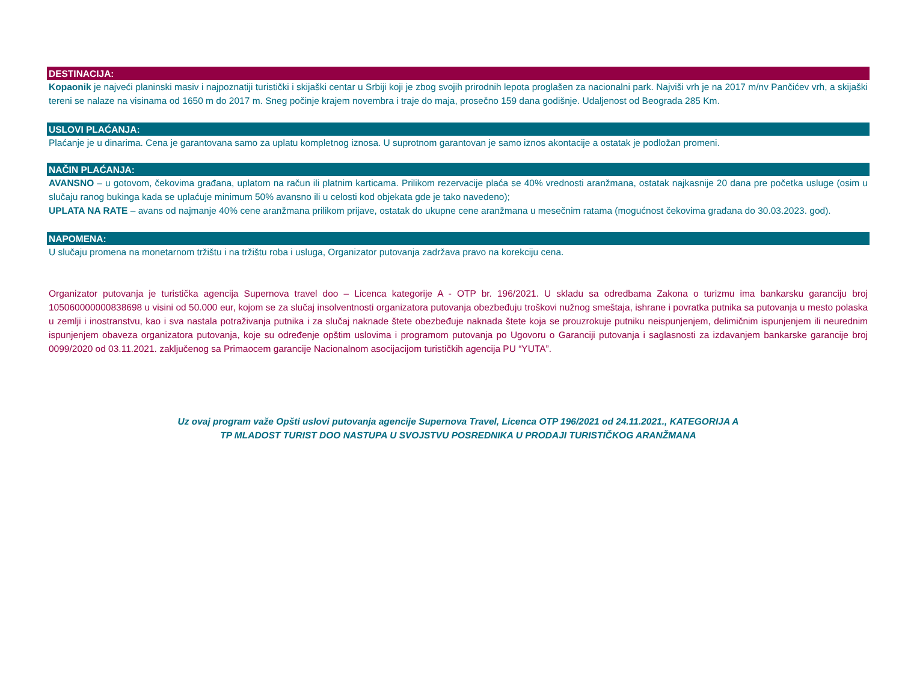DESTINACIJA:
Kopaonik je najveći planinski masiv i najpoznatiji turistički i skijaški centar u Srbiji koji je zbog svojih prirodnih lepota proglašen za nacionalni park. Najviši vrh je na 2017 m/nv Pančićev vrh, a skijaški tereni se nalaze na visinama od 1650 m do 2017 m. Sneg počinje krajem novembra i traje do maja, prosečno 159 dana godišnje. Udaljenost od Beograda 285 Km.
USLOVI PLAĆANJA:
Plaćanje je u dinarima. Cena je garantovana samo za uplatu kompletnog iznosa. U suprotnom garantovan je samo iznos akontacije a ostatak je podložan promeni.
NAČIN PLAĆANJA:
AVANSNO – u gotovom, čekovima građana, uplatom na račun ili platnim karticama. Prilikom rezervacije plaća se 40% vrednosti aranžmana, ostatak najkasnije 20 dana pre početka usluge (osim u slučaju ranog bukinga kada se uplaćuje minimum 50% avansno ili u celosti kod objekata gde je tako navedeno);
UPLATA NA RATE – avans od najmanje 40% cene aranžmana prilikom prijave, ostatak do ukupne cene aranžmana u mesečnim ratama (mogućnost čekovima građana do 30.03.2023. god).
NAPOMENA:
U slučaju promena na monetarnom tržištu i na tržištu roba i usluga, Organizator putovanja zadržava pravo na korekciju cena.
Organizator putovanja je turistička agencija Supernova travel doo – Licenca kategorije A - OTP br. 196/2021. U skladu sa odredbama Zakona o turizmu ima bankarsku garanciju broj 105060000000838698 u visini od 50.000 eur, kojom se za slučaj insolventnosti organizatora putovanja obezbeđuju troškovi nužnog smeštaja, ishrane i povratka putnika sa putovanja u mesto polaska u zemlji i inostranstvu, kao i sva nastala potraživanja putnika i za slučaj naknade štete obezbeđuje naknada štete koja se prouzrokuje putniku neispunjenjem, delimičnim ispunjenjem ili neurednim ispunjenjem obaveza organizatora putovanja, koje su određenje opštim uslovima i programom putovanja po Ugovoru o Garanciji putovanja i saglasnosti za izdavanjem bankarske garancije broj 0099/2020 od 03.11.2021. zaključenog sa Primaocem garancije Nacionalnom asocijacijom turističkih agencija PU “YUTA”.
Uz ovaj program važe Opšti uslovi putovanja agencije Supernova Travel, Licenca OTP 196/2021 od 24.11.2021., KATEGORIJA A
TP MLADOST TURIST DOO NASTUPA U SVOJSTVU POSREDNIKA U PRODAJI TURISTIČKOG ARANŽMANA